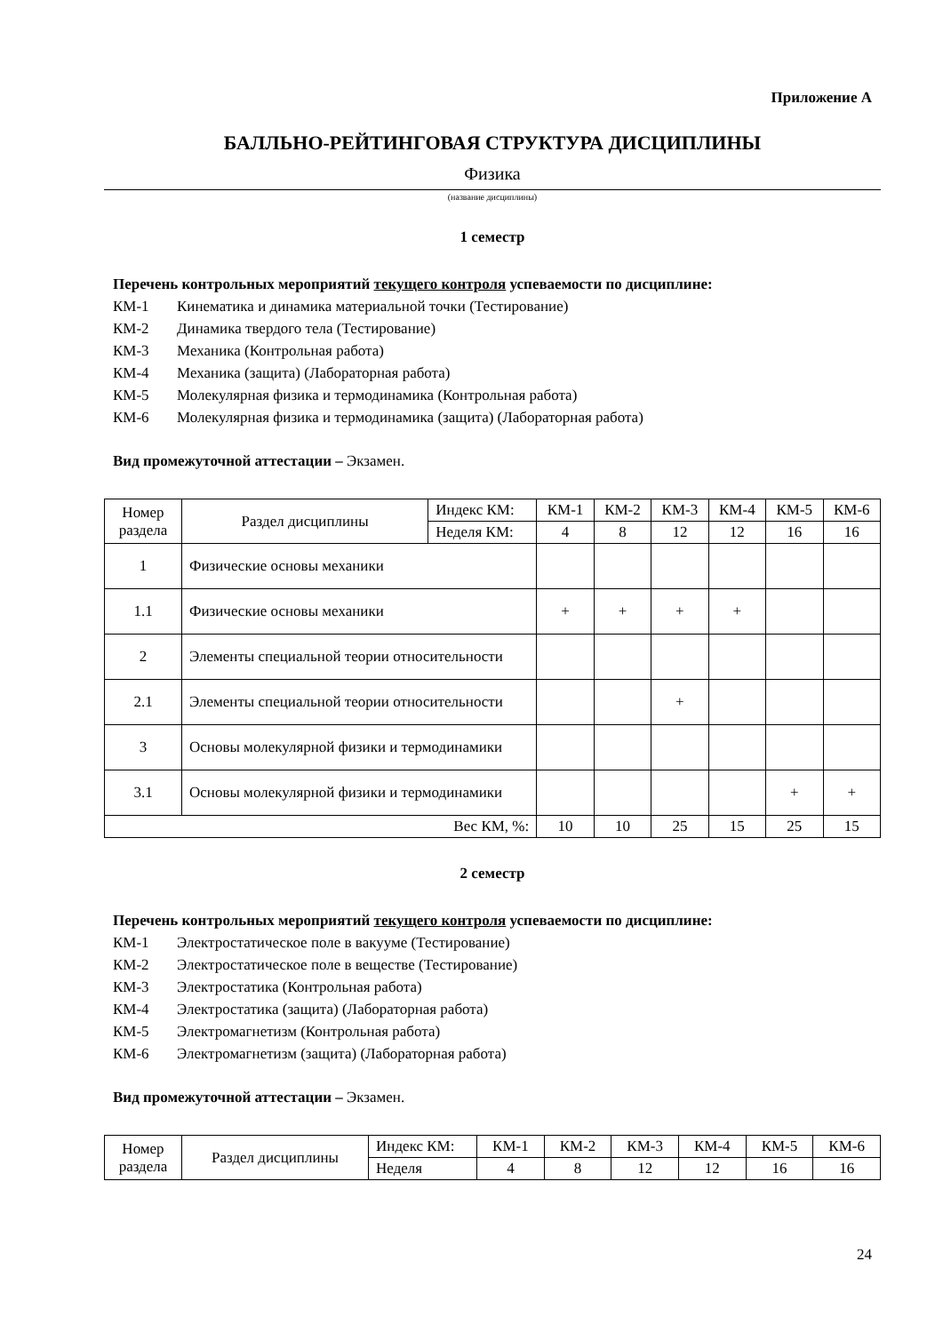Приложение А
БАЛЛЬНО-РЕЙТИНГОВАЯ СТРУКТУРА ДИСЦИПЛИНЫ
Физика
(название дисциплины)
1 семестр
Перечень контрольных мероприятий текущего контроля успеваемости по дисциплине:
КМ-1 Кинематика и динамика материальной точки (Тестирование)
КМ-2 Динамика твердого тела (Тестирование)
КМ-3 Механика (Контрольная работа)
КМ-4 Механика (защита) (Лабораторная работа)
КМ-5 Молекулярная физика и термодинамика (Контрольная работа)
КМ-6 Молекулярная физика и термодинамика (защита) (Лабораторная работа)
Вид промежуточной аттестации – Экзамен.
| Номер раздела | Раздел дисциплины | Индекс КМ: | КМ-1 | КМ-2 | КМ-3 | КМ-4 | КМ-5 | КМ-6 |
| | | Неделя КМ: | 4 | 8 | 12 | 12 | 16 | 16 |
| 1 | Физические основы механики | | | | | | | |
| 1.1 | Физические основы механики | | + | + | + | + | | |
| 2 | Элементы специальной теории относительности | | | | | | | |
| 2.1 | Элементы специальной теории относительности | | | | + | | | |
| 3 | Основы молекулярной физики и термодинамики | | | | | | | |
| 3.1 | Основы молекулярной физики и термодинамики | | | | | | + | + |
| Вес КМ, %: | | | 10 | 10 | 25 | 15 | 25 | 15 |
2 семестр
Перечень контрольных мероприятий текущего контроля успеваемости по дисциплине:
КМ-1 Электростатическое поле в вакууме (Тестирование)
КМ-2 Электростатическое поле в веществе (Тестирование)
КМ-3 Электростатика (Контрольная работа)
КМ-4 Электростатика (защита) (Лабораторная работа)
КМ-5 Электромагнетизм (Контрольная работа)
КМ-6 Электромагнетизм (защита) (Лабораторная работа)
Вид промежуточной аттестации – Экзамен.
| Номер раздела | Раздел дисциплины | Индекс КМ: | КМ-1 | КМ-2 | КМ-3 | КМ-4 | КМ-5 | КМ-6 |
| | | Неделя | 4 | 8 | 12 | 12 | 16 | 16 |
24